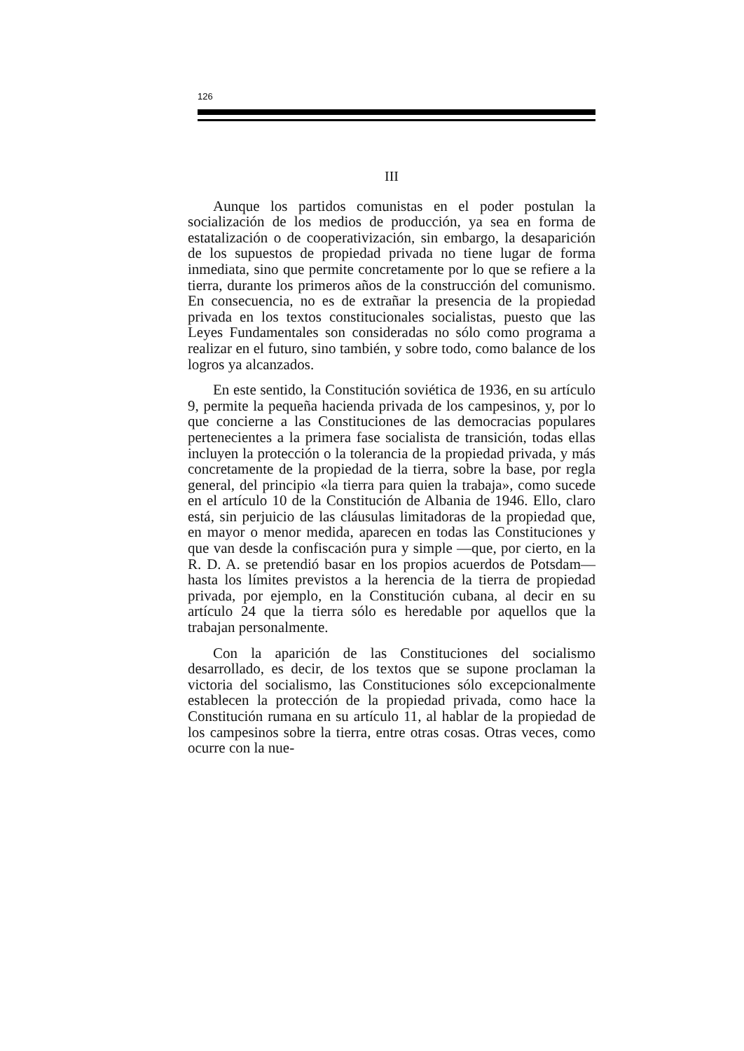126
III
Aunque los partidos comunistas en el poder postulan la socialización de los medios de producción, ya sea en forma de estatalización o de cooperativización, sin embargo, la desaparición de los supuestos de propiedad privada no tiene lugar de forma inmediata, sino que permite concretamente por lo que se refiere a la tierra, durante los primeros años de la construcción del comunismo. En consecuencia, no es de extrañar la presencia de la propiedad privada en los textos constitucionales socialistas, puesto que las Leyes Fundamentales son consideradas no sólo como programa a realizar en el futuro, sino también, y sobre todo, como balance de los logros ya alcanzados.
En este sentido, la Constitución soviética de 1936, en su artículo 9, permite la pequeña hacienda privada de los campesinos, y, por lo que concierne a las Constituciones de las democracias populares pertenecientes a la primera fase socialista de transición, todas ellas incluyen la protección o la tolerancia de la propiedad privada, y más concretamente de la propiedad de la tierra, sobre la base, por regla general, del principio «la tierra para quien la trabaja», como sucede en el artículo 10 de la Constitución de Albania de 1946. Ello, claro está, sin perjuicio de las cláusulas limitadoras de la propiedad que, en mayor o menor medida, aparecen en todas las Constituciones y que van desde la confiscación pura y simple —que, por cierto, en la R. D. A. se pretendió basar en los propios acuerdos de Potsdam— hasta los límites previstos a la herencia de la tierra de propiedad privada, por ejemplo, en la Constitución cubana, al decir en su artículo 24 que la tierra sólo es heredable por aquellos que la trabajan personalmente.
Con la aparición de las Constituciones del socialismo desarrollado, es decir, de los textos que se supone proclaman la victoria del socialismo, las Constituciones sólo excepcionalmente establecen la protección de la propiedad privada, como hace la Constitución rumana en su artículo 11, al hablar de la propiedad de los campesinos sobre la tierra, entre otras cosas. Otras veces, como ocurre con la nue-